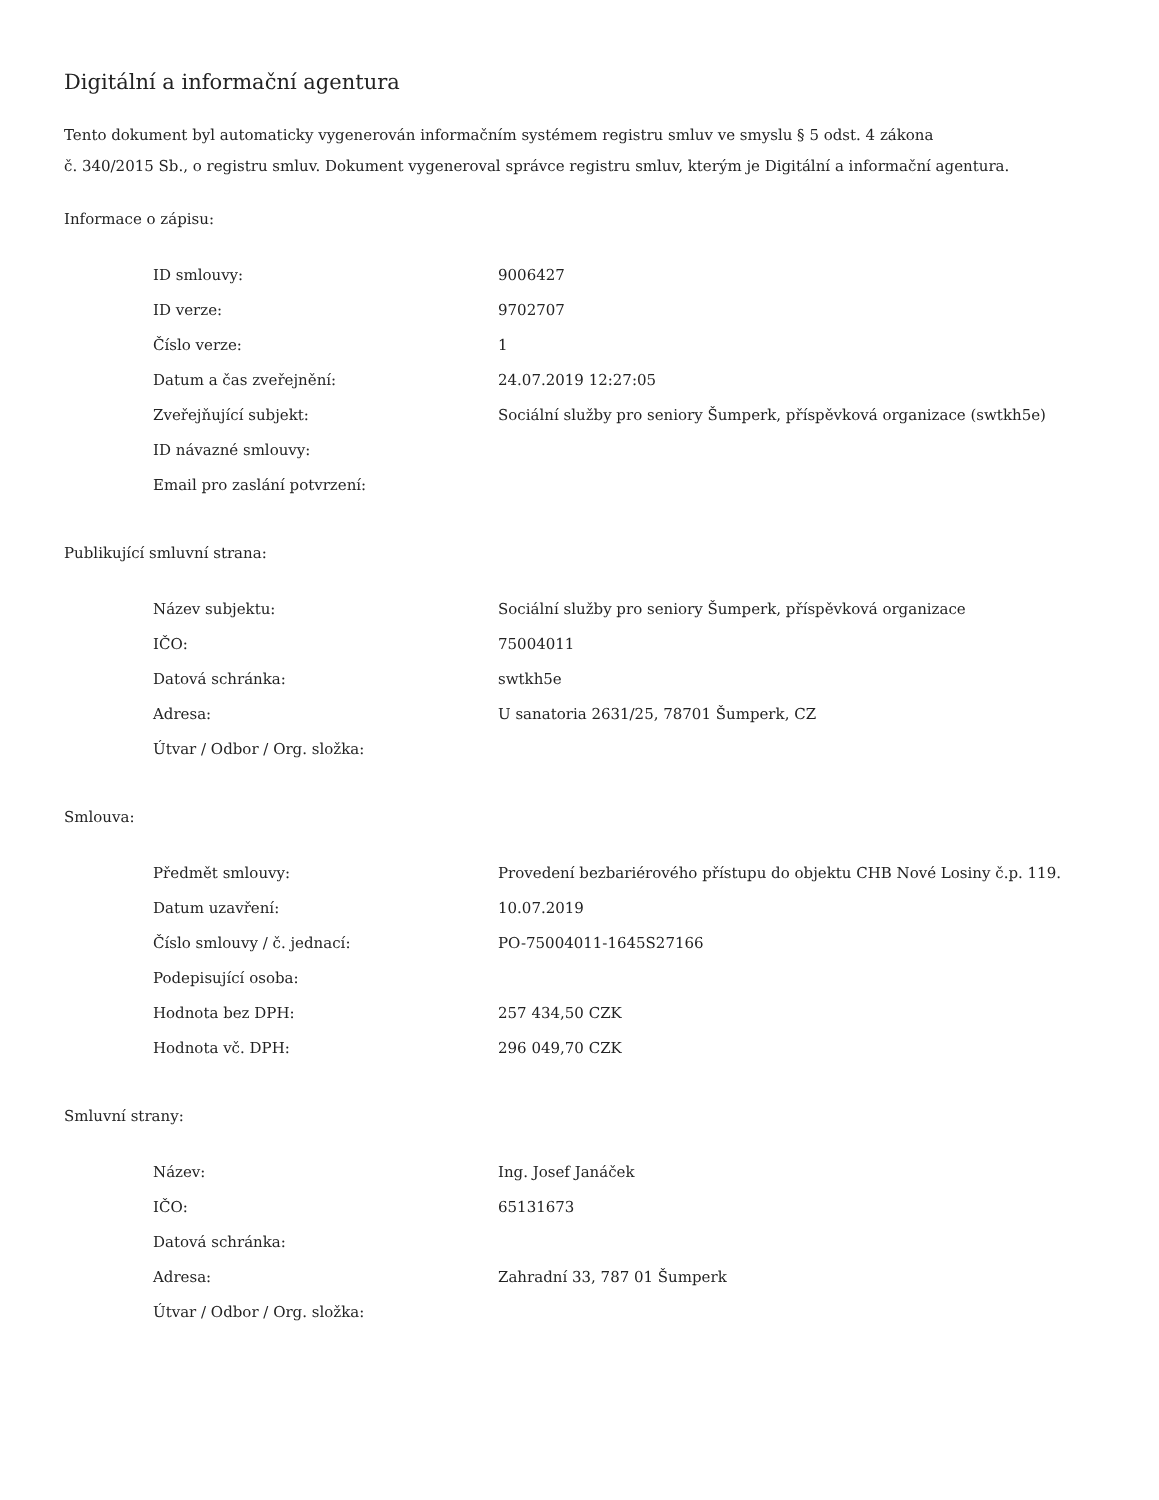Digitální a informační agentura
Tento dokument byl automaticky vygenerován informačním systémem registru smluv ve smyslu § 5 odst. 4 zákona
č. 340/2015 Sb., o registru smluv. Dokument vygeneroval správce registru smluv, kterým je Digitální a informační agentura.
Informace o zápisu:
| ID smlouvy: | 9006427 |
| ID verze: | 9702707 |
| Číslo verze: | 1 |
| Datum a čas zveřejnění: | 24.07.2019 12:27:05 |
| Zveřejňující subjekt: | Sociální služby pro seniory Šumperk, příspěvková organizace (swtkh5e) |
| ID návazné smlouvy: | |
| Email pro zaslání potvrzení: | |
Publikující smluvní strana:
| Název subjektu: | Sociální služby pro seniory Šumperk, příspěvková organizace |
| IČO: | 75004011 |
| Datová schránka: | swtkh5e |
| Adresa: | U sanatoria 2631/25, 78701 Šumperk, CZ |
| Útvar / Odbor / Org. složka: | |
Smlouva:
| Předmět smlouvy: | Provedení bezbariérového přístupu do objektu CHB Nové Losiny č.p. 119. |
| Datum uzavření: | 10.07.2019 |
| Číslo smlouvy / č. jednací: | PO-75004011-1645S27166 |
| Podepisující osoba: | |
| Hodnota bez DPH: | 257 434,50 CZK |
| Hodnota vč. DPH: | 296 049,70 CZK |
Smluvní strany:
| Název: | Ing. Josef Janáček |
| IČO: | 65131673 |
| Datová schránka: | |
| Adresa: | Zahradní 33, 787 01 Šumperk |
| Útvar / Odbor / Org. složka: | |